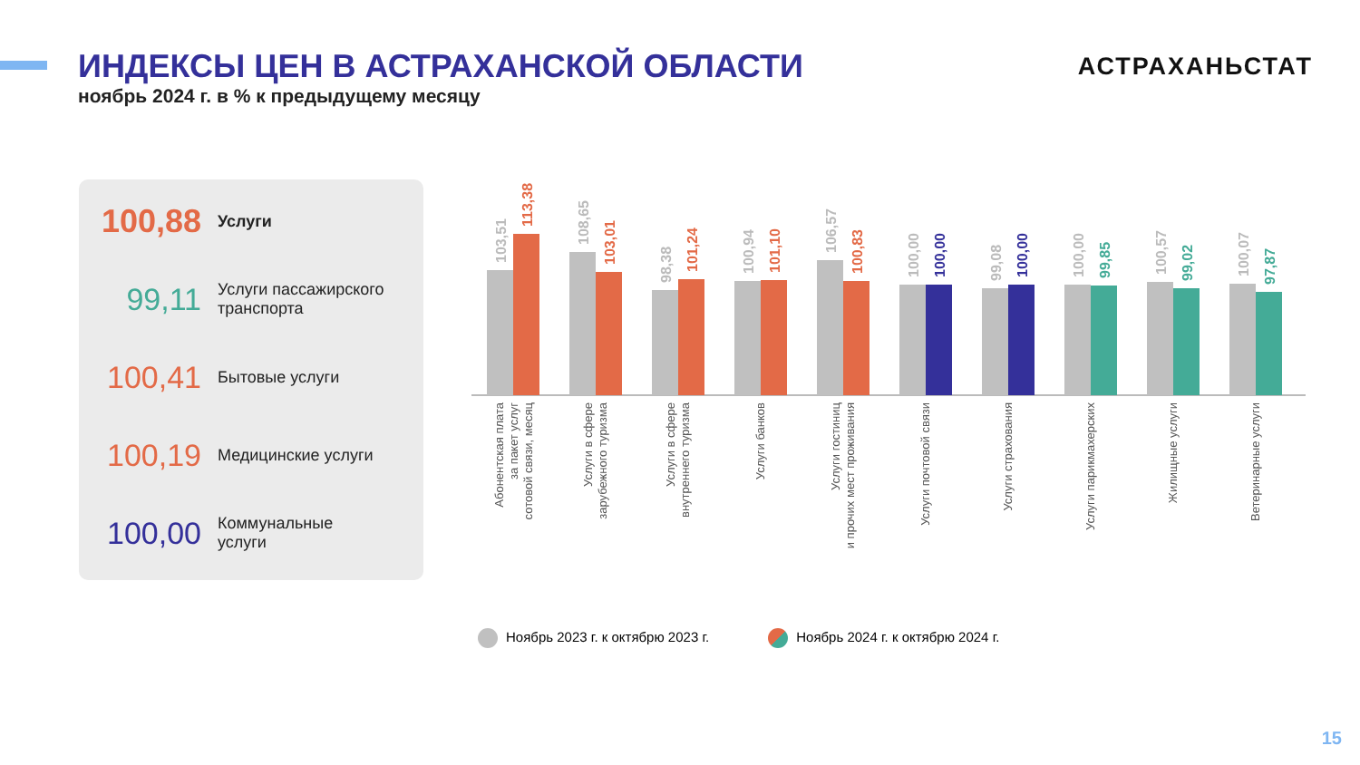ИНДЕКСЫ ЦЕН В АСТРАХАНСКОЙ ОБЛАСТИ
ноябрь 2024 г. в % к предыдущему месяцу
АСТРАХАНЬСТАТ
100,88
Услуги
99,11
Услуги пассажирского
транспорта
100,41
Бытовые услуги
100,19
Медицинские услуги
100,00
Коммунальные
услуги
103,51
113,38
108,65
103,01
98,38
101,24
100,94
101,10
106,57
100,83
100,00
100,00
99,08
100,00
100,00
99,85
100,57
99,02
100,07
97,87
Абонентская плата
за пакет услуг
сотовой связи, месяц
Услуги в сфере
зарубежного туризма
Услуги в сфере
внутреннего туризма
Услуги банков
Услуги гостиниц
и прочих мест проживания
Услуги почтовой связи
Услуги страхования
Услуги парикмахерских
Жилищные услуги
Ветеринарные услуги
Ноябрь 2023 г. к октябрю 2023 г.
Ноябрь 2024 г. к октябрю 2024 г.
15